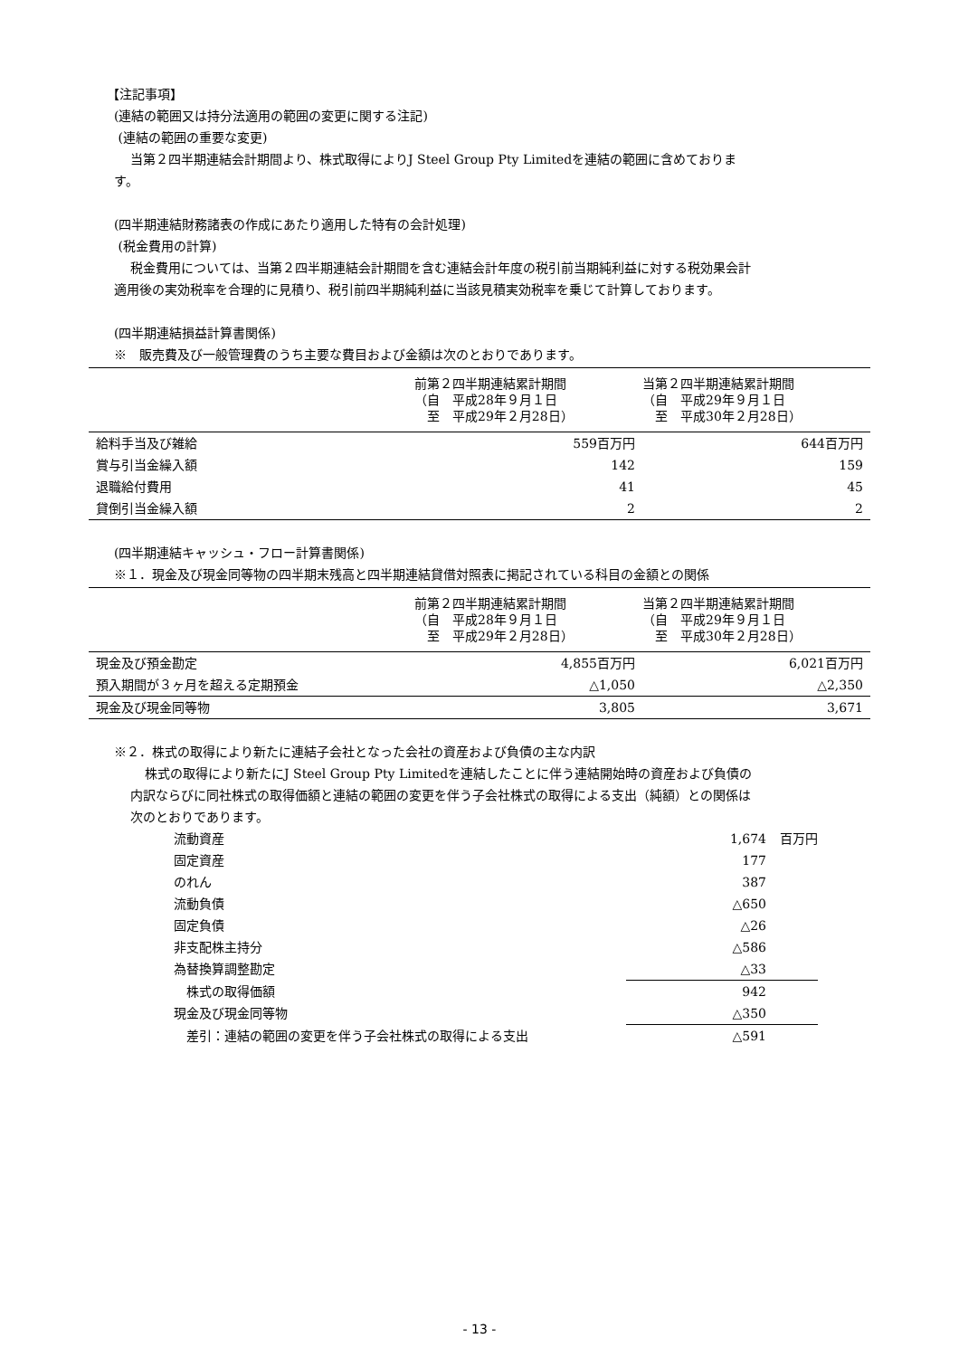【注記事項】
(連結の範囲又は持分法適用の範囲の変更に関する注記)
(連結の範囲の重要な変更)
当第２四半期連結会計期間より、株式取得によりJ Steel Group Pty Limitedを連結の範囲に含めておりま
す。
(四半期連結財務諸表の作成にあたり適用した特有の会計処理)
(税金費用の計算)
税金費用については、当第２四半期連結会計期間を含む連結会計年度の税引前当期純利益に対する税効果会計
適用後の実効税率を合理的に見積り、税引前四半期純利益に当該見積実効税率を乗じて計算しております。
(四半期連結損益計算書関係)
※　販売費及び一般管理費のうち主要な費目および金額は次のとおりであります。
| | 前第２四半期連結累計期間 （自 平成28年９月１日 至 平成29年２月28日） | 当第２四半期連結累計期間 （自 平成29年９月１日 至 平成30年２月28日） |
| --- | --- | --- |
| 給料手当及び雑給 | 559百万円 | 644百万円 |
| 賞与引当金繰入額 | 142 | 159 |
| 退職給付費用 | 41 | 45 |
| 貸倒引当金繰入額 | 2 | 2 |
(四半期連結キャッシュ・フロー計算書関係)
※１．現金及び現金同等物の四半期末残高と四半期連結貸借対照表に掲記されている科目の金額との関係
| | 前第２四半期連結累計期間 （自 平成28年９月１日 至 平成29年２月28日） | 当第２四半期連結累計期間 （自 平成29年９月１日 至 平成30年２月28日） |
| --- | --- | --- |
| 現金及び預金勘定 | 4,855百万円 | 6,021百万円 |
| 預入期間が３ヶ月を超える定期預金 | △1,050 | △2,350 |
| 現金及び現金同等物 | 3,805 | 3,671 |
※２．株式の取得により新たに連結子会社となった会社の資産および負債の主な内訳
株式の取得により新たにJ Steel Group Pty Limitedを連結したことに伴う連結開始時の資産および負債の
内訳ならびに同社株式の取得価額と連結の範囲の変更を伴う子会社株式の取得による支出（純額）との関係は
次のとおりであります。
| 流動資産 | 1,674 | 百万円 |
| 固定資産 | 177 | |
| のれん | 387 | |
| 流動負債 | △650 | |
| 固定負債 | △26 | |
| 非支配株主持分 | △586 | |
| 為替換算調整勘定 | △33 | |
| 株式の取得価額 | 942 | |
| 現金及び現金同等物 | △350 | |
| 差引：連結の範囲の変更を伴う子会社株式の取得による支出 | △591 | |
- 13 -